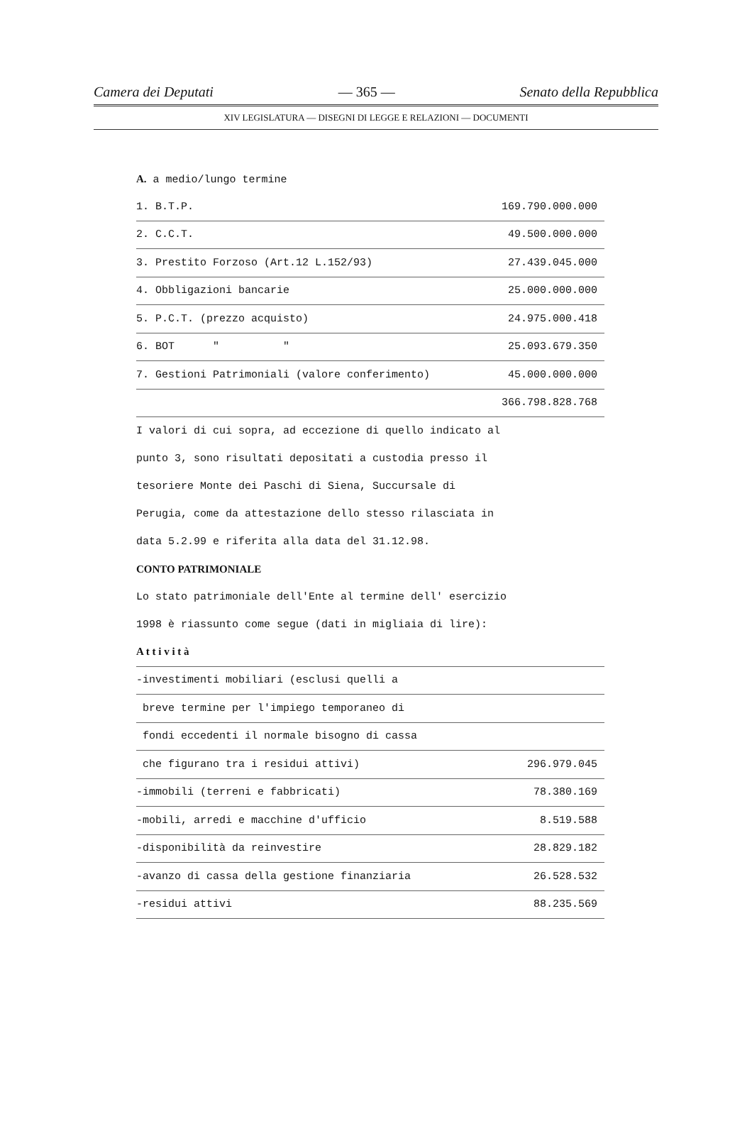Camera dei Deputati — 365 — Senato della Repubblica
XIV LEGISLATURA — DISEGNI DI LEGGE E RELAZIONI — DOCUMENTI
A. a medio/lungo termine
| 1. B.T.P. | 169.790.000.000 |
| 2. C.C.T. | 49.500.000.000 |
| 3. Prestito Forzoso (Art.12 L.152/93) | 27.439.045.000 |
| 4. Obbligazioni bancarie | 25.000.000.000 |
| 5. P.C.T. (prezzo acquisto) | 24.975.000.418 |
| 6. BOT " " | 25.093.679.350 |
| 7. Gestioni Patrimoniali (valore conferimento) | 45.000.000.000 |
| | 366.798.828.768 |
I valori di cui sopra, ad eccezione di quello indicato al
punto 3, sono risultati depositati a custodia presso il
tesoriere Monte dei Paschi di Siena, Succursale di
Perugia, come da attestazione dello stesso rilasciata in
data 5.2.99 e riferita alla data del 31.12.98.
CONTO PATRIMONIALE
Lo stato patrimoniale dell'Ente al termine dell' esercizio
1998 è riassunto come segue (dati in migliaia di lire):
| A t t i v i t à | |
| -investimenti mobiliari (esclusi quelli a | |
| breve termine per l'impiego temporaneo di | |
| fondi eccedenti il normale bisogno di cassa | |
| che figurano tra i residui attivi) | 296.979.045 |
| -immobili (terreni e fabbricati) | 78.380.169 |
| -mobili, arredi e macchine d'ufficio | 8.519.588 |
| -disponibilità da reinvestire | 28.829.182 |
| -avanzo di cassa della gestione finanziaria | 26.528.532 |
| -residui attivi | 88.235.569 |